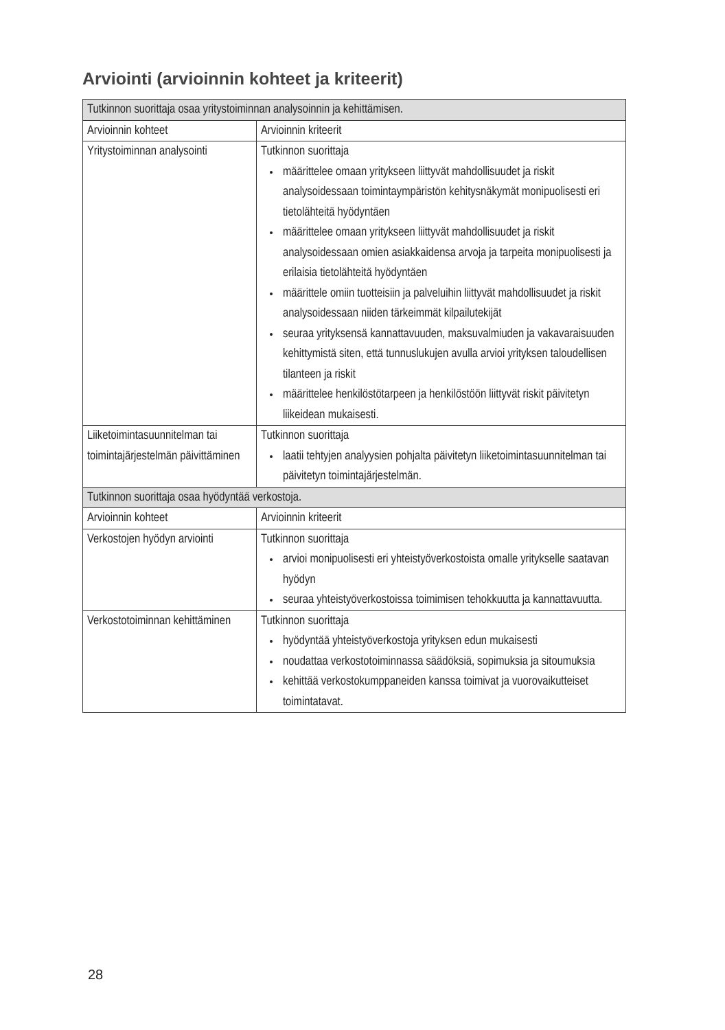Arviointi (arvioinnin kohteet ja kriteerit)
| Tutkinnon suorittaja osaa yritystoiminnan analysoinnin ja kehittämisen. | |
| --- | --- |
| Arvioinnin kohteet | Arvioinnin kriteerit |
| Yritystoiminnan analysointi | Tutkinnon suorittaja määrittelee omaan yritykseen liittyvät mahdollisuudet ja riskit analysoidessaan toimintaympäristön kehitysnäkymät monipuolisesti eri tietolähteitä hyödyntäen määrittelee omaan yritykseen liittyvät mahdollisuudet ja riskit analysoidessaan omien asiakkaidensa arvoja ja tarpeita monipuolisesti ja erilaisia tietolähteitä hyödyntäen määrittele omiin tuotteisiin ja palveluihin liittyvät mahdollisuudet ja riskit analysoidessaan niiden tärkeimmät kilpailutekijät seuraa yrityksensä kannattavuuden, maksuvalmiuden ja vakavaraisuuden kehittymistä siten, että tunnuslukujen avulla arvioi yrityksen taloudellisen tilanteen ja riskit määrittelee henkilöstötarpeen ja henkilöstöön liittyvät riskit päivitetyn liikeidean mukaisesti. |
| Liiketoimintasuunnitelman tai toimintajärjestelmän päivittäminen | Tutkinnon suorittaja laatii tehtyjen analyysien pohjalta päivitetyn liiketoimintasuunnitelman tai päivitetyn toimintajärjestelmän. |
| Tutkinnon suorittaja osaa hyödyntää verkostoja. | |
| Arvioinnin kohteet | Arvioinnin kriteerit |
| Verkostojen hyödyn arviointi | Tutkinnon suorittaja arvioi monipuolisesti eri yhteistyöverkostoista omalle yritykselle saatavan hyödyn seuraa yhteistyöverkostoissa toimimisen tehokkuutta ja kannattavuutta. |
| Verkostotoiminnan kehittäminen | Tutkinnon suorittaja hyödyntää yhteistyöverkostoja yrityksen edun mukaisesti noudattaa verkostotoiminnassa säädöksiä, sopimuksia ja sitoumuksia kehittää verkostokumppaneiden kanssa toimivat ja vuorovaikutteiset toimintatavat. |
28